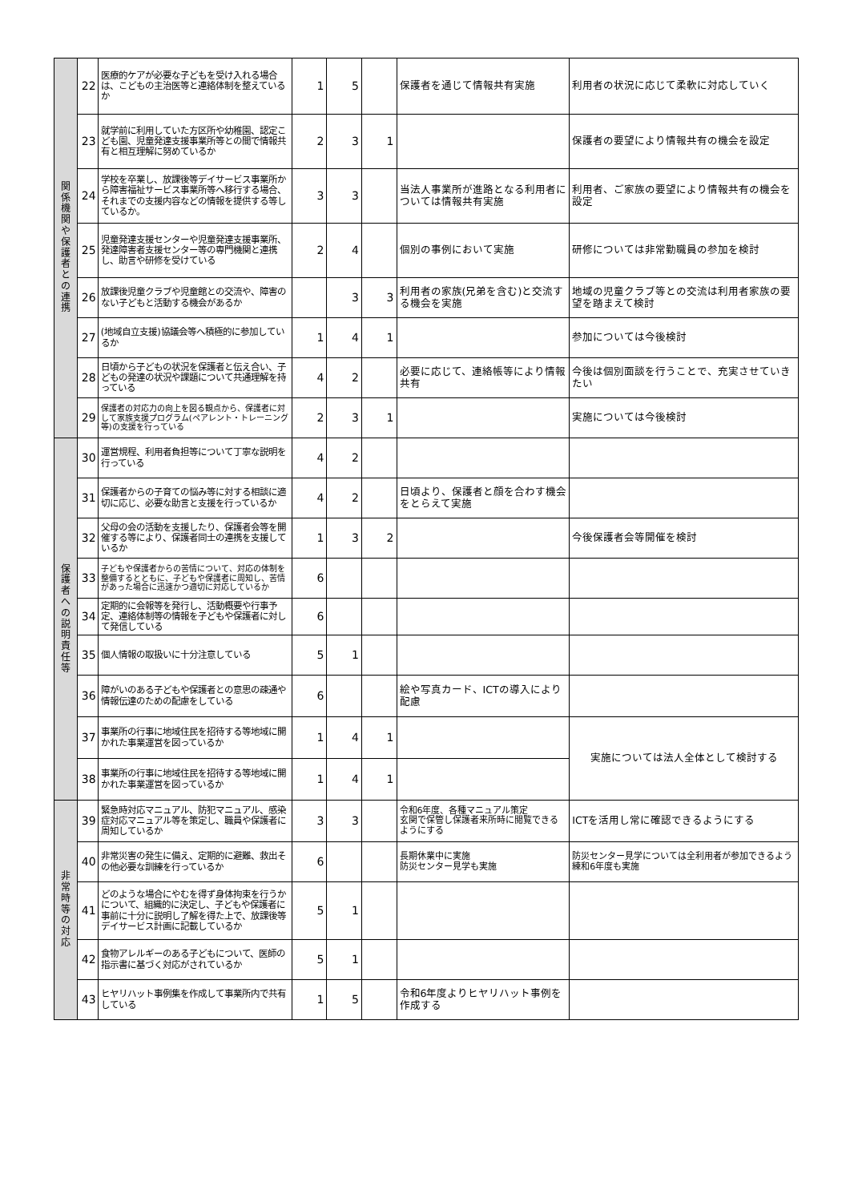| 関 係 機 関 や 保 護 者 と の 連 携 | 22 | 医療的ケアが必要な子どもを受け入れる場合は、こどもの主治医等と連絡体制を整えているか | 1 | 5 | | 保護者を通じて情報共有実施 | 利用者の状況に応じて柔軟に対応していく |
| | 23 | 就学前に利用していた方区所や幼稚園、認定こども園、児童発達支援事業所等との間で情報共有と相互理解に努めているか | 2 | 3 | 1 | | 保護者の要望により情報共有の機会を設定 |
| | 24 | 学校を卒業し、放課後等デイサービス事業所から障害福祉サービス事業所等へ移行する場合、それまでの支援内容などの情報を提供する等しているか。 | 3 | 3 | | 当法人事業所が進路となる利用者については情報共有実施 | 利用者、ご家族の要望により情報共有の機会を設定 |
| | 25 | 児童発達支援センターや児童発達支援事業所、発達障害者支援センター等の専門機関と連携し、助言や研修を受けている | 2 | 4 | | 個別の事例において実施 | 研修については非常勤職員の参加を検討 |
| | 26 | 放課後児童クラブや児童館との交流や、障害のない子どもと活動する機会があるか | | 3 | 3 | 利用者の家族(兄弟を含む)と交流する機会を実施 | 地域の児童クラブ等との交流は利用者家族の要望を踏まえて検討 |
| | 27 | (地域自立支援)協議会等へ積極的に参加しているか | 1 | 4 | 1 | | 参加については今後検討 |
| | 28 | 日頃から子どもの状況を保護者と伝え合い、子どもの発達の状況や課題について共通理解を持っている | 4 | 2 | | 必要に応じて、連絡帳等により情報共有 | 今後は個別面談を行うことで、充実させていきたい |
| | 29 | 保護者の対応力の向上を図る観点から、保護者に対して家族支援プログラム(ペアレント・トレーニング等)の支援を行っている | 2 | 3 | 1 | | 実施については今後検討 |
| 保 護 者 へ の 説 明 責 任 等 | 30 | 運営規程、利用者負担等について丁寧な説明を行っている | 4 | 2 | | | |
| | 31 | 保護者からの子育ての悩み等に対する相談に適切に応じ、必要な助言と支援を行っているか | 4 | 2 | | 日頃より、保護者と顔を合わす機会をとらえて実施 | |
| | 32 | 父母の会の活動を支援したり、保護者会等を開催する等により、保護者同士の連携を支援しているか | 1 | 3 | 2 | | 今後保護者会等開催を検討 |
| | 33 | 子どもや保護者からの苦情について、対応の体制を整備するとともに、子どもや保護者に周知し、苦情があった場合に迅速かつ適切に対応しているか | 6 | | | | |
| | 34 | 定期的に会報等を発行し、活動概要や行事予定、連絡体制等の情報を子どもや保護者に対して発信している | 6 | | | | |
| | 35 | 個人情報の取扱いに十分注意している | 5 | 1 | | | |
| | 36 | 障がいのある子どもや保護者との意思の疎通や情報伝達のための配慮をしている | 6 | | | 絵や写真カード、ICTの導入により配慮 | |
| | 37 | 事業所の行事に地域住民を招待する等地域に開かれた事業運営を図っているか | 1 | 4 | 1 | | 実施については法人全体として検討する |
| | 38 | 事業所の行事に地域住民を招待する等地域に開かれた事業運営を図っているか | 1 | 4 | 1 | | |
| 非 常 時 等 の 対 応 | 39 | 緊急時対応マニュアル、防犯マニュアル、感染症対応マニュアル等を策定し、職員や保護者に周知しているか | 3 | 3 | | 令和6年度、各種マニュアル策定 玄関で保管し保護者来所時に閲覧できるようにする | ICTを活用し常に確認できるようにする |
| | 40 | 非常災害の発生に備え、定期的に避難、救出その他必要な訓練を行っているか | 6 | | | 長期休業中に実施 防災センター見学も実施 | 防災センター見学については全利用者が参加できるよう練和6年度も実施 |
| | 41 | どのような場合にやむを得ず身体拘束を行うかについて、組織的に決定し、子どもや保護者に事前に十分に説明し了解を得た上で、放課後等デイサービス計画に記載しているか | 5 | 1 | | | |
| | 42 | 食物アレルギーのある子どもについて、医師の指示書に基づく対応がされているか | 5 | 1 | | | |
| | 43 | ヒヤリハット事例集を作成して事業所内で共有している | 1 | 5 | | 令和6年度よりヒヤリハット事例を作成する | |